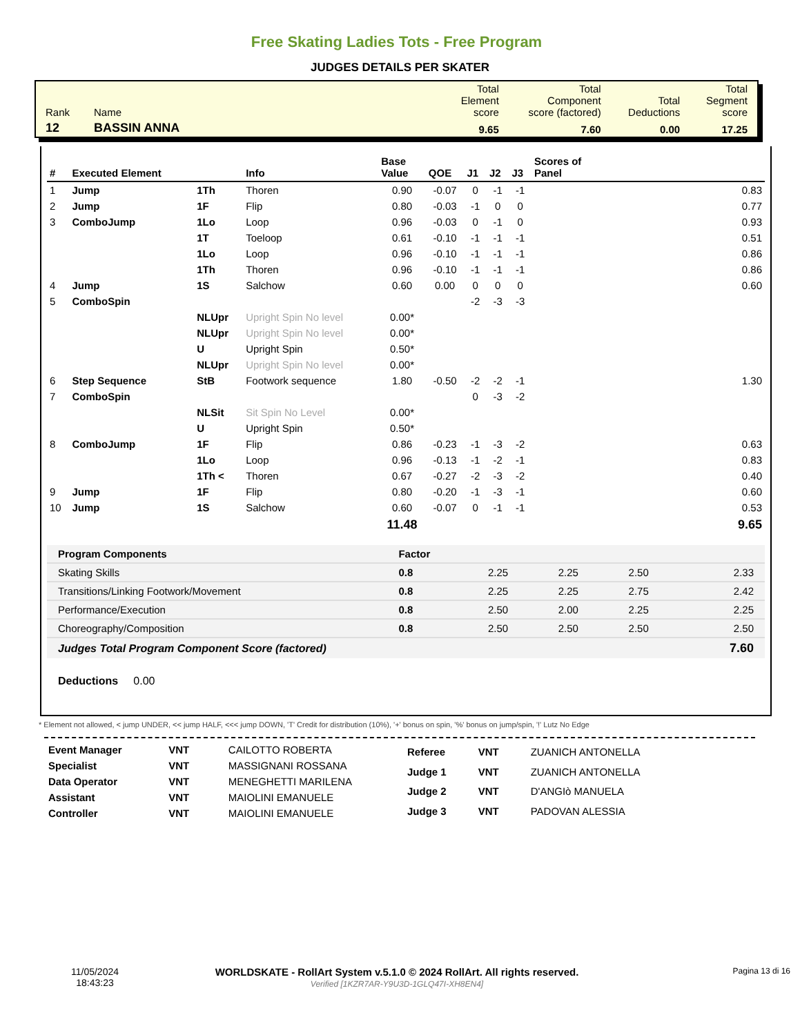Free Skating Ladies Tots - Free Program
JUDGES DETAILS PER SKATER
| Rank | Name | Total Element score | Total Component score (factored) | Total Deductions | Total Segment score |
| 12 | BASSIN ANNA | 9.65 | 7.60 | 0.00 | 17.25 |
| # | Executed Element | | Info | Base Value | QOE | J1 | J2 | J3 | Scores of Panel |
| --- | --- | --- | --- | --- | --- | --- | --- | --- | --- |
| 1 | Jump | 1Th | Thoren | 0.90 | -0.07 | 0 | -1 | -1 | 0.83 |
| 2 | Jump | 1F | Flip | 0.80 | -0.03 | -1 | 0 | 0 | 0.77 |
| 3 | ComboJump | 1Lo | Loop | 0.96 | -0.03 | 0 | -1 | 0 | 0.93 |
| | | 1T | Toeloop | 0.61 | -0.10 | -1 | -1 | -1 | 0.51 |
| | | 1Lo | Loop | 0.96 | -0.10 | -1 | -1 | -1 | 0.86 |
| | | 1Th | Thoren | 0.96 | -0.10 | -1 | -1 | -1 | 0.86 |
| 4 | Jump | 1S | Salchow | 0.60 | 0.00 | 0 | 0 | 0 | 0.60 |
| 5 | ComboSpin | | | | | -2 | -3 | -3 | |
| | | NLUpr | Upright Spin No level | 0.00* | | | | | |
| | | NLUpr | Upright Spin No level | 0.00* | | | | | |
| | | U | Upright Spin | 0.50* | | | | | |
| | | NLUpr | Upright Spin No level | 0.00* | | | | | |
| 6 | Step Sequence | StB | Footwork sequence | 1.80 | -0.50 | -2 | -2 | -1 | 1.30 |
| 7 | ComboSpin | | | | | 0 | -3 | -2 | |
| | | NLSit | Sit Spin No Level | 0.00* | | | | | |
| | | U | Upright Spin | 0.50* | | | | | |
| 8 | ComboJump | 1F | Flip | 0.86 | -0.23 | -1 | -3 | -2 | 0.63 |
| | | 1Lo | Loop | 0.96 | -0.13 | -1 | -2 | -1 | 0.83 |
| | | 1Th < | Thoren | 0.67 | -0.27 | -2 | -3 | -2 | 0.40 |
| 9 | Jump | 1F | Flip | 0.80 | -0.20 | -1 | -3 | -1 | 0.60 |
| 10 | Jump | 1S | Salchow | 0.60 | -0.07 | 0 | -1 | -1 | 0.53 |
| | | | | 11.48 | | | | | 9.65 |
| Program Components | Factor | | | | |
| Skating Skills | 0.8 | 2.25 | 2.25 | 2.50 | 2.33 |
| Transitions/Linking Footwork/Movement | 0.8 | 2.25 | 2.25 | 2.75 | 2.42 |
| Performance/Execution | 0.8 | 2.50 | 2.00 | 2.25 | 2.25 |
| Choreography/Composition | 0.8 | 2.50 | 2.50 | 2.50 | 2.50 |
| Judges Total Program Component Score (factored) | | | | | 7.60 |
Deductions 0.00
* Element not allowed, < jump UNDER, << jump HALF, <<< jump DOWN, 'T' Credit for distribution (10%), '+' bonus on spin, '%' bonus on jump/spin, '!' Lutz No Edge
| Event Manager | VNT | CAILOTTO ROBERTA |
| Specialist | VNT | MASSIGNANI ROSSANA |
| Data Operator | VNT | MENEGHETTI MARILENA |
| Assistant | VNT | MAIOLINI EMANUELE |
| Controller | VNT | MAIOLINI EMANUELE |
| Referee | VNT | ZUANICH ANTONELLA |
| Judge 1 | VNT | ZUANICH ANTONELLA |
| Judge 2 | VNT | D'ANGIò MANUELA |
| Judge 3 | VNT | PADOVAN ALESSIA |
11/05/2024
18:43:23
WORLDSKATE - RollArt System v.5.1.0 © 2024 RollArt. All rights reserved.
Verified [1KZR7AR-Y9U3D-1GLQ47I-XH8EN4]
Pagina 13 di 16